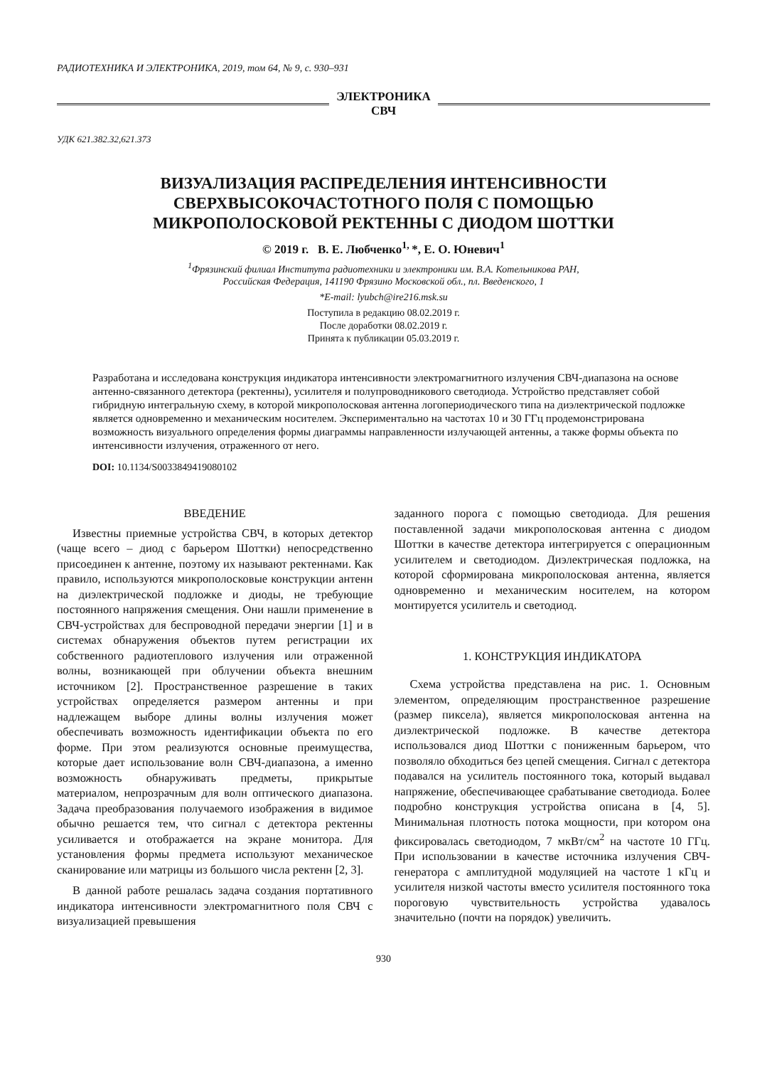РАДИОТЕХНИКА И ЭЛЕКТРОНИКА, 2019, том 64, № 9, с. 930–931
ЭЛЕКТРОНИКА
СВЧ
УДК 621.382.32,621.373
ВИЗУАЛИЗАЦИЯ РАСПРЕДЕЛЕНИЯ ИНТЕНСИВНОСТИ
СВЕРХВЫСОКОЧАСТОТНОГО ПОЛЯ С ПОМОЩЬЮ
МИКРОПОЛОСКОВОЙ РЕКТЕННЫ С ДИОДОМ ШОТТКИ
© 2019 г. В. Е. Любченко<sup>1,</sup>*, Е. О. Юневич<sup>1</sup>
<sup>1</sup> Фрязинский филиал Института радиотехники и электроники им. В.А. Котельникова РАН,
Российская Федерация, 141190 Фрязино Московской обл., пл. Введенского, 1
*E-mail: lyubch@ire216.msk.su
Поступила в редакцию 08.02.2019 г.
После доработки 08.02.2019 г.
Принята к публикации 05.03.2019 г.
Разработана и исследована конструкция индикатора интенсивности электромагнитного излучения СВЧ-диапазона на основе антенно-связанного детектора (ректенны), усилителя и полупроводникового светодиода. Устройство представляет собой гибридную интегральную схему, в которой микрополосковая антенна логопериодического типа на диэлектрической подложке является одновременно и механическим носителем. Экспериментально на частотах 10 и 30 ГГц продемонстрирована возможность визуального определения формы диаграммы направленности излучающей антенны, а также формы объекта по интенсивности излучения, отраженного от него.
DOI: 10.1134/S0033849419080102
ВВЕДЕНИЕ
Известны приемные устройства СВЧ, в которых детектор (чаще всего – диод с барьером Шоттки) непосредственно присоединен к антенне, поэтому их называют ректеннами. Как правило, используются микрополосковые конструкции антенн на диэлектрической подложке и диоды, не требующие постоянного напряжения смещения. Они нашли применение в СВЧ-устройствах для беспроводной передачи энергии [1] и в системах обнаружения объектов путем регистрации их собственного радиотеплового излучения или отраженной волны, возникающей при облучении объекта внешним источником [2]. Пространственное разрешение в таких устройствах определяется размером антенны и при надлежащем выборе длины волны излучения может обеспечивать возможность идентификации объекта по его форме. При этом реализуются основные преимущества, которые дает использование волн СВЧ-диапазона, а именно возможность обнаруживать предметы, прикрытые материалом, непрозрачным для волн оптического диапазона. Задача преобразования получаемого изображения в видимое обычно решается тем, что сигнал с детектора ректенны усиливается и отображается на экране монитора. Для установления формы предмета используют механическое сканирование или матрицы из большого числа ректенн [2, 3].
В данной работе решалась задача создания портативного индикатора интенсивности электромагнитного поля СВЧ с визуализацией превышения
заданного порога с помощью светодиода. Для решения поставленной задачи микрополосковая антенна с диодом Шоттки в качестве детектора интегрируется с операционным усилителем и светодиодом. Диэлектрическая подложка, на которой сформирована микрополосковая антенна, является одновременно и механическим носителем, на котором монтируется усилитель и светодиод.
1. КОНСТРУКЦИЯ ИНДИКАТОРА
Схема устройства представлена на рис. 1. Основным элементом, определяющим пространственное разрешение (размер пиксела), является микрополосковая антенна на диэлектрической подложке. В качестве детектора использовался диод Шоттки с пониженным барьером, что позволяло обходиться без цепей смещения. Сигнал с детектора подавался на усилитель постоянного тока, который выдавал напряжение, обеспечивающее срабатывание светодиода. Более подробно конструкция устройства описана в [4, 5]. Минимальная плотность потока мощности, при котором она фиксировалась светодиодом, 7 мкВт/см<sup>2</sup> на частоте 10 ГГц. При использовании в качестве источника излучения СВЧ-генератора с амплитудной модуляцией на частоте 1 кГц и усилителя низкой частоты вместо усилителя постоянного тока пороговую чувствительность устройства удавалось значительно (почти на порядок) увеличить.
930